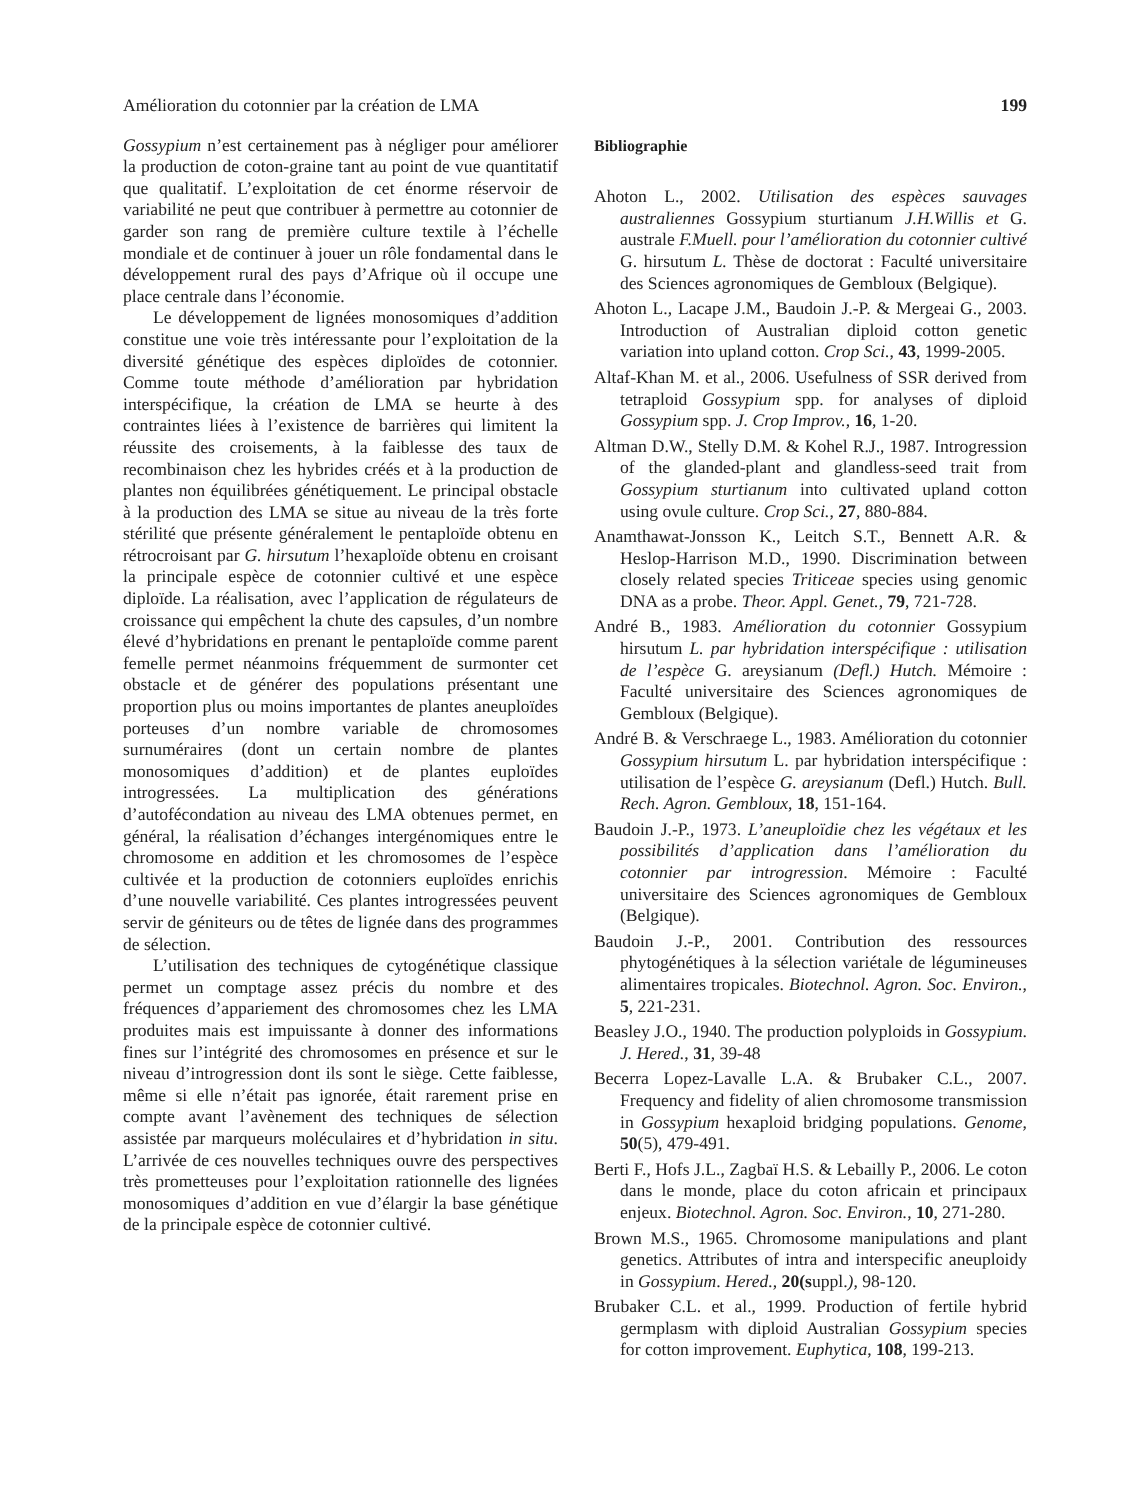Amélioration du cotonnier par la création de LMA 199
Gossypium n’est certainement pas à négliger pour améliorer la production de coton-graine tant au point de vue quantitatif que qualitatif. L’exploitation de cet énorme réservoir de variabilité ne peut que contribuer à permettre au cotonnier de garder son rang de première culture textile à l’échelle mondiale et de continuer à jouer un rôle fondamental dans le développement rural des pays d’Afrique où il occupe une place centrale dans l’économie.
Le développement de lignées monosomiques d’addition constitue une voie très intéressante pour l’exploitation de la diversité génétique des espèces diploïdes de cotonnier. Comme toute méthode d’amélioration par hybridation interspécifique, la création de LMA se heurte à des contraintes liées à l’existence de barrières qui limitent la réussite des croisements, à la faiblesse des taux de recombinaison chez les hybrides créés et à la production de plantes non équilibrées génétiquement. Le principal obstacle à la production des LMA se situe au niveau de la très forte stérilité que présente généralement le pentaploïde obtenu en rétrocroisant par G. hirsutum l’hexaploïde obtenu en croisant la principale espèce de cotonnier cultivé et une espèce diploïde. La réalisation, avec l’application de régulateurs de croissance qui empêchent la chute des capsules, d’un nombre élevé d’hybridations en prenant le pentaploïde comme parent femelle permet néanmoins fréquemment de surmonter cet obstacle et de générer des populations présentant une proportion plus ou moins importantes de plantes aneuploïdes porteuses d’un nombre variable de chromosomes surnuméraires (dont un certain nombre de plantes monosomiques d’addition) et de plantes euploïdes introgressées. La multiplication des générations d’autofécondation au niveau des LMA obtenues permet, en général, la réalisation d’échanges intergénomiques entre le chromosome en addition et les chromosomes de l’espèce cultivée et la production de cotonniers euploïdes enrichis d’une nouvelle variabilité. Ces plantes introgressées peuvent servir de géniteurs ou de têtes de lignée dans des programmes de sélection.
L’utilisation des techniques de cytogénétique classique permet un comptage assez précis du nombre et des fréquences d’appariement des chromosomes chez les LMA produites mais est impuissante à donner des informations fines sur l’intégrité des chromosomes en présence et sur le niveau d’introgression dont ils sont le siège. Cette faiblesse, même si elle n’était pas ignorée, était rarement prise en compte avant l’avènement des techniques de sélection assistée par marqueurs moléculaires et d’hybridation in situ. L’arrivée de ces nouvelles techniques ouvre des perspectives très prometteuses pour l’exploitation rationnelle des lignées monosomiques d’addition en vue d’élargir la base génétique de la principale espèce de cotonnier cultivé.
Bibliographie
Ahoton L., 2002. Utilisation des espèces sauvages australiennes Gossypium sturtianum J.H.Willis et G. australe F.Muell. pour l’amélioration du cotonnier cultivé G. hirsutum L. Thèse de doctorat : Faculté universitaire des Sciences agronomiques de Gembloux (Belgique).
Ahoton L., Lacape J.M., Baudoin J.-P. & Mergeai G., 2003. Introduction of Australian diploid cotton genetic variation into upland cotton. Crop Sci., 43, 1999-2005.
Altaf-Khan M. et al., 2006. Usefulness of SSR derived from tetraploid Gossypium spp. for analyses of diploid Gossypium spp. J. Crop Improv., 16, 1-20.
Altman D.W., Stelly D.M. & Kohel R.J., 1987. Introgression of the glanded-plant and glandless-seed trait from Gossypium sturtianum into cultivated upland cotton using ovule culture. Crop Sci., 27, 880-884.
Anamthawat-Jonsson K., Leitch S.T., Bennett A.R. & Heslop-Harrison M.D., 1990. Discrimination between closely related species Triticeae species using genomic DNA as a probe. Theor. Appl. Genet., 79, 721-728.
André B., 1983. Amélioration du cotonnier Gossypium hirsutum L. par hybridation interspécifique : utilisation de l’espèce G. areysianum (Defl.) Hutch. Mémoire : Faculté universitaire des Sciences agronomiques de Gembloux (Belgique).
André B. & Verschraege L., 1983. Amélioration du cotonnier Gossypium hirsutum L. par hybridation interspécifique : utilisation de l’espèce G. areysianum (Defl.) Hutch. Bull. Rech. Agron. Gembloux, 18, 151-164.
Baudoin J.-P., 1973. L’aneuploïdie chez les végétaux et les possibilités d’application dans l’amélioration du cotonnier par introgression. Mémoire : Faculté universitaire des Sciences agronomiques de Gembloux (Belgique).
Baudoin J.-P., 2001. Contribution des ressources phytogénétiques à la sélection variétale de légumineuses alimentaires tropicales. Biotechnol. Agron. Soc. Environ., 5, 221-231.
Beasley J.O., 1940. The production polyploids in Gossypium. J. Hered., 31, 39-48
Becerra Lopez-Lavalle L.A. & Brubaker C.L., 2007. Frequency and fidelity of alien chromosome transmission in Gossypium hexaploid bridging populations. Genome, 50(5), 479-491.
Berti F., Hofs J.L., Zagbaï H.S. & Lebailly P., 2006. Le coton dans le monde, place du coton africain et principaux enjeux. Biotechnol. Agron. Soc. Environ., 10, 271-280.
Brown M.S., 1965. Chromosome manipulations and plant genetics. Attributes of intra and interspecific aneuploidy in Gossypium. Hered., 20(suppl.), 98-120.
Brubaker C.L. et al., 1999. Production of fertile hybrid germplasm with diploid Australian Gossypium species for cotton improvement. Euphytica, 108, 199-213.